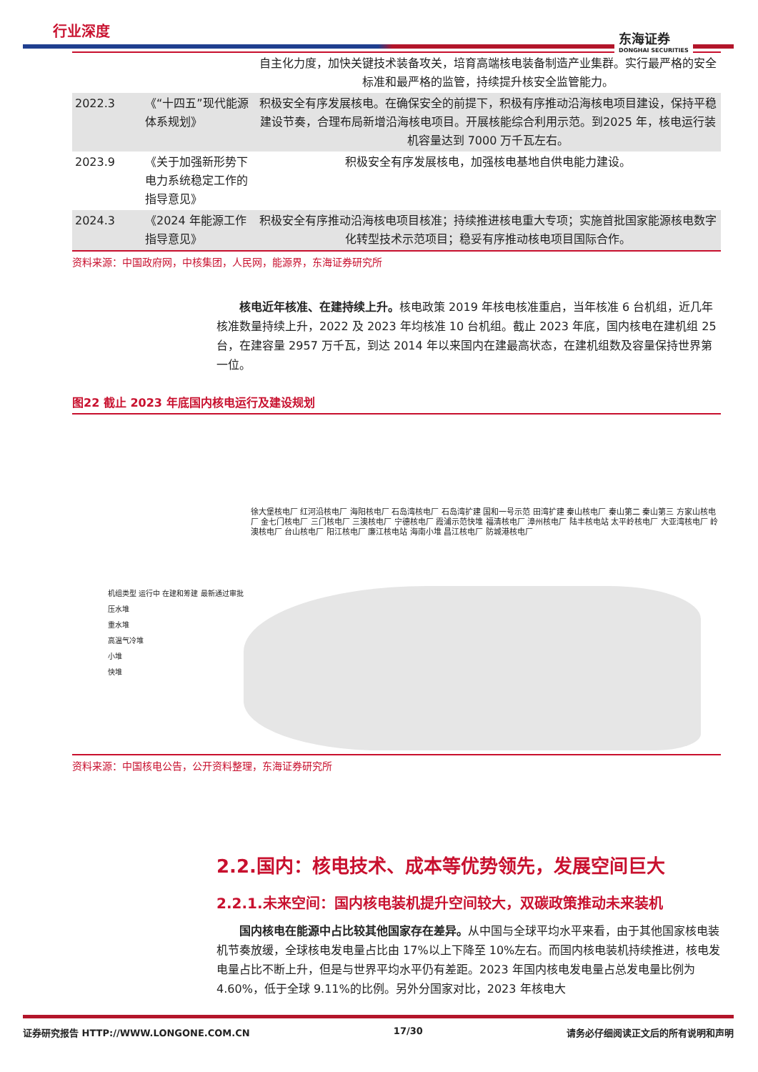行业深度 东海证券
DONGHAI SECURITIES
| | | 自主化力度，加快关键技术装备攻关，培育高端核电装备制造产业集群。实行最严格的安全标准和最严格的监管，持续提升核安全监管能力。 |
| 2022.3 | 《“十四五”现代能源体系规划》 | 积极安全有序发展核电。在确保安全的前提下，积极有序推动沿海核电项目建设，保持平稳建设节奏，合理布局新增沿海核电项目。开展核能综合利用示范。到2025 年，核电运行装机容量达到 7000 万千瓦左右。 |
| 2023.9 | 《关于加强新形势下电力系统稳定工作的指导意见》 | 积极安全有序发展核电，加强核电基地自供电能力建设。 |
| 2024.3 | 《2024 年能源工作指导意见》 | 积极安全有序推动沿海核电项目核准；持续推进核电重大专项；实施首批国家能源核电数字化转型技术示范项目；稳妥有序推动核电项目国际合作。 |
资料来源：中国政府网，中核集团，人民网，能源界，东海证券研究所
核电近年核准、在建持续上升。核电政策 2019 年核电核准重启，当年核准 6 台机组，近几年核准数量持续上升，2022 及 2023 年均核准 10 台机组。截止 2023 年底，国内核电在建机组 25 台，在建容量 2957 万千瓦，到达 2014 年以来国内在建最高状态，在建机组数及容量保持世界第一位。
图22 截止 2023 年底国内核电运行及建设规划
徐大堡核电厂 红河沿核电厂 海阳核电厂 石岛湾核电厂 石岛湾扩建 国和一号示范 田湾扩建 秦山核电厂 秦山第二 秦山第三 方家山核电厂 金七门核电厂 三门核电厂 三澳核电厂 宁德核电厂 霞浦示范快堆 福清核电厂 漳州核电厂 陆丰核电站 太平岭核电厂 大亚湾核电厂 岭澳核电厂 台山核电厂 阳江核电厂 廉江核电站 海南小堆 昌江核电厂 防城港核电厂
机组类型 运行中 在建和筹建 最新通过审批
压水堆
重水堆
高温气冷堆
小堆
快堆
资料来源：中国核电公告，公开资料整理，东海证券研究所
2.2.国内：核电技术、成本等优势领先，发展空间巨大
2.2.1.未来空间：国内核电装机提升空间较大，双碳政策推动未来装机
国内核电在能源中占比较其他国家存在差异。从中国与全球平均水平来看，由于其他国家核电装机节奏放缓，全球核电发电量占比由 17%以上下降至 10%左右。而国内核电装机持续推进，核电发电量占比不断上升，但是与世界平均水平仍有差距。2023 年国内核电发电量占总发电量比例为 4.60%，低于全球 9.11%的比例。另外分国家对比，2023 年核电大
证券研究报告 HTTP://WWW.LONGONE.COM.CN 17/30 请务必仔细阅读正文后的所有说明和声明